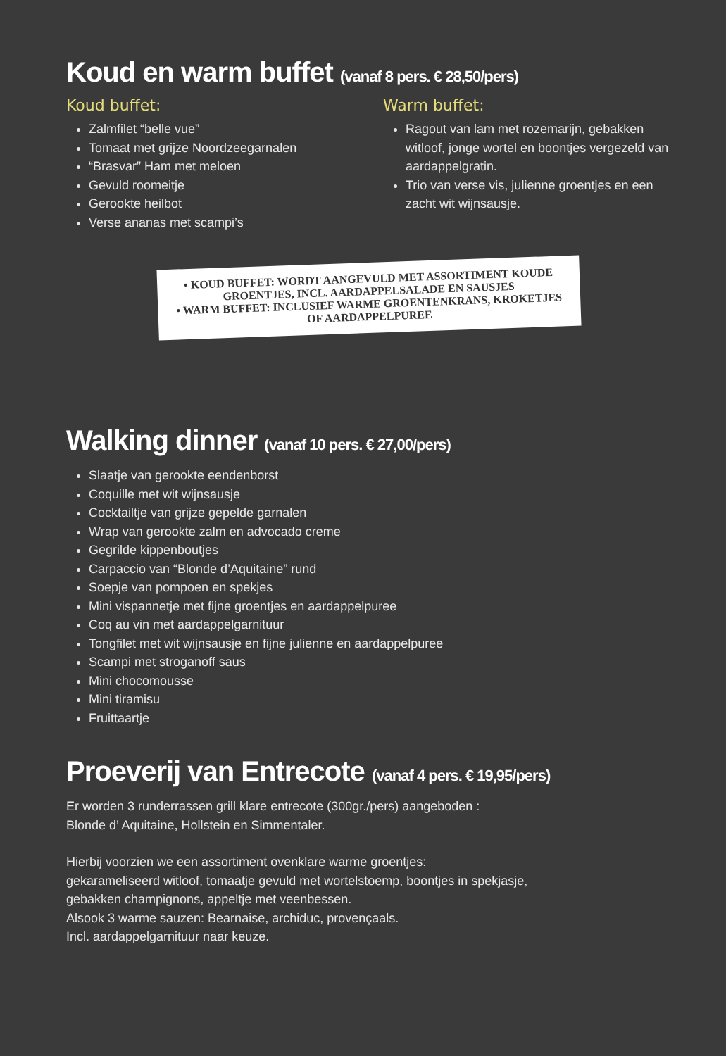Koud en warm buffet (vanaf 8 pers. € 28,50/pers)
Koud buffet:
Zalmfilet “belle vue”
Tomaat met grijze Noordzeegarnalen
“Brasvar” Ham met meloen
Gevuld roomeitje
Gerookte heilbot
Verse ananas met scampi’s
Warm buffet:
Ragout van lam met rozemarijn, gebakken witloof, jonge wortel en boontjes vergezeld van aardappelgratin.
Trio van verse vis, julienne groentjes en een zacht wit wijnsausje.
• KOUD BUFFET: WORDT AANGEVULD MET ASSORTIMENT KOUDE GROENTJES, INCL. AARDAPPELSALADE EN SAUSJES
• WARM BUFFET: INCLUSIEF WARME GROENTENKRANS, KROKETJES OF AARDAPPELPUREE
Walking dinner (vanaf 10 pers. € 27,00/pers)
Slaatje van gerookte eendenborst
Coquille met wit wijnsausje
Cocktailtje van grijze gepelde garnalen
Wrap van gerookte zalm en advocado creme
Gegrilde kippenboutjes
Carpaccio van “Blonde d’Aquitaine” rund
Soepje van pompoen en spekjes
Mini vispannetje met fijne groentjes en aardappelpuree
Coq au vin met aardappelgarnituur
Tongfilet met wit wijnsausje en fijne julienne en aardappelpuree
Scampi met stroganoff saus
Mini chocomousse
Mini tiramisu
Fruittaartje
Proeverij van Entrecote (vanaf 4 pers. € 19,95/pers)
Er worden 3 runderrassen grill klare entrecote (300gr./pers) aangeboden :
Blonde d’ Aquitaine, Hollstein en Simmentaler.
Hierbij voorzien we een assortiment ovenklare warme groentjes:
gekarameliseerd witloof, tomaatje gevuld met wortelstoemp, boontjes in spekjasje,
gebakken champignons, appeltje met veenbessen.
Alsook 3 warme sauzen: Bearnaise, archiduc, provençaals.
Incl. aardappelgarnituur naar keuze.